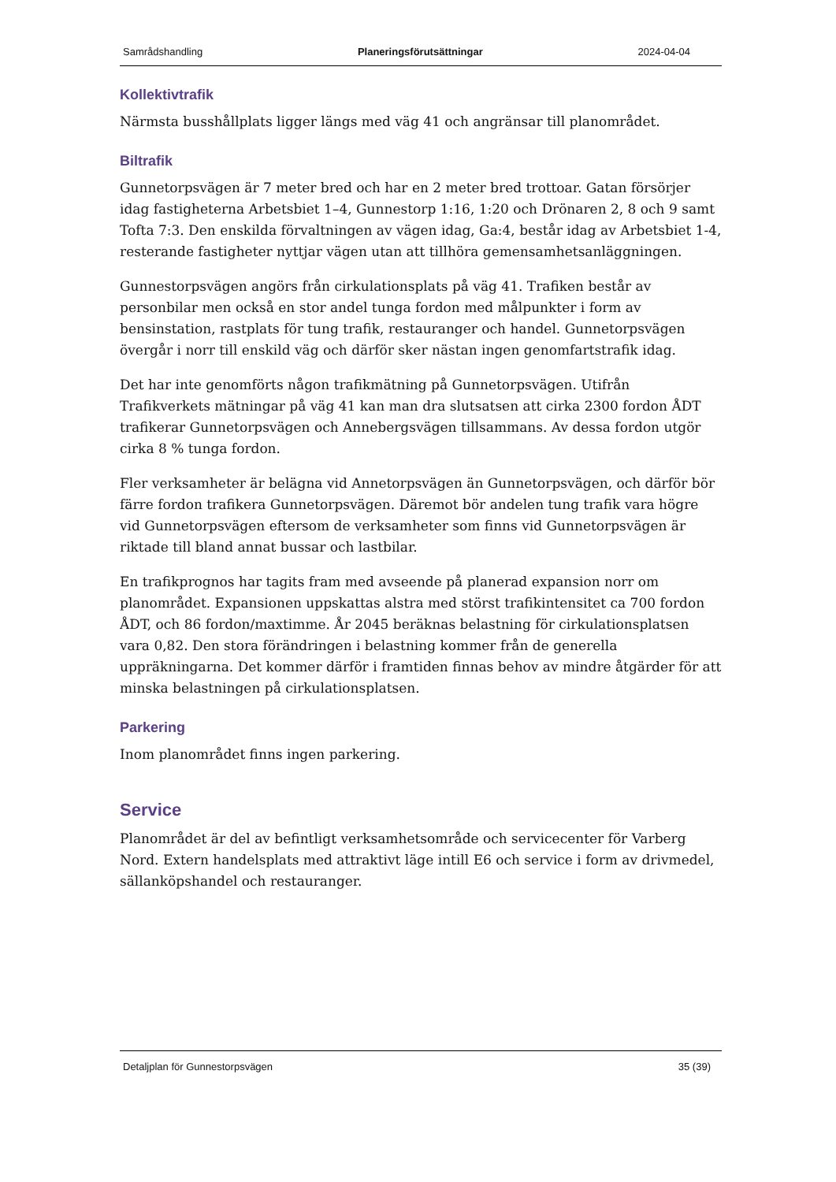Samrådshandling Planeringsförutsättningar 2024-04-04
Kollektivtrafik
Närmsta busshållplats ligger längs med väg 41 och angränsar till planområdet.
Biltrafik
Gunnetorpsvägen är 7 meter bred och har en 2 meter bred trottoar. Gatan försörjer idag fastigheterna Arbetsbiet 1–4, Gunnestorp 1:16, 1:20 och Drönaren 2, 8 och 9 samt Tofta 7:3. Den enskilda förvaltningen av vägen idag, Ga:4, består idag av Arbetsbiet 1-4, resterande fastigheter nyttjar vägen utan att tillhöra gemensamhetsanläggningen.
Gunnestorpsvägen angörs från cirkulationsplats på väg 41. Trafiken består av personbilar men också en stor andel tunga fordon med målpunkter i form av bensinstation, rastplats för tung trafik, restauranger och handel. Gunnetorpsvägen övergår i norr till enskild väg och därför sker nästan ingen genomfartstrafik idag.
Det har inte genomförts någon trafikmätning på Gunnetorpsvägen. Utifrån Trafikverkets mätningar på väg 41 kan man dra slutsatsen att cirka 2300 fordon ÅDT trafikerar Gunnetorpsvägen och Annebergsvägen tillsammans. Av dessa fordon utgör cirka 8 % tunga fordon.
Fler verksamheter är belägna vid Annetorpsvägen än Gunnetorpsvägen, och därför bör färre fordon trafikera Gunnetorpsvägen. Däremot bör andelen tung trafik vara högre vid Gunnetorpsvägen eftersom de verksamheter som finns vid Gunnetorpsvägen är riktade till bland annat bussar och lastbilar.
En trafikprognos har tagits fram med avseende på planerad expansion norr om planområdet. Expansionen uppskattas alstra med störst trafikintensitet ca 700 fordon ÅDT, och 86 fordon/maxtimme. År 2045 beräknas belastning för cirkulationsplatsen vara 0,82. Den stora förändringen i belastning kommer från de generella uppräkningarna. Det kommer därför i framtiden finnas behov av mindre åtgärder för att minska belastningen på cirkulationsplatsen.
Parkering
Inom planområdet finns ingen parkering.
Service
Planområdet är del av befintligt verksamhetsområde och servicecenter för Varberg Nord. Extern handelsplats med attraktivt läge intill E6 och service i form av drivmedel, sällanköpshandel och restauranger.
Detaljplan för Gunnestorpsvägen 35 (39)